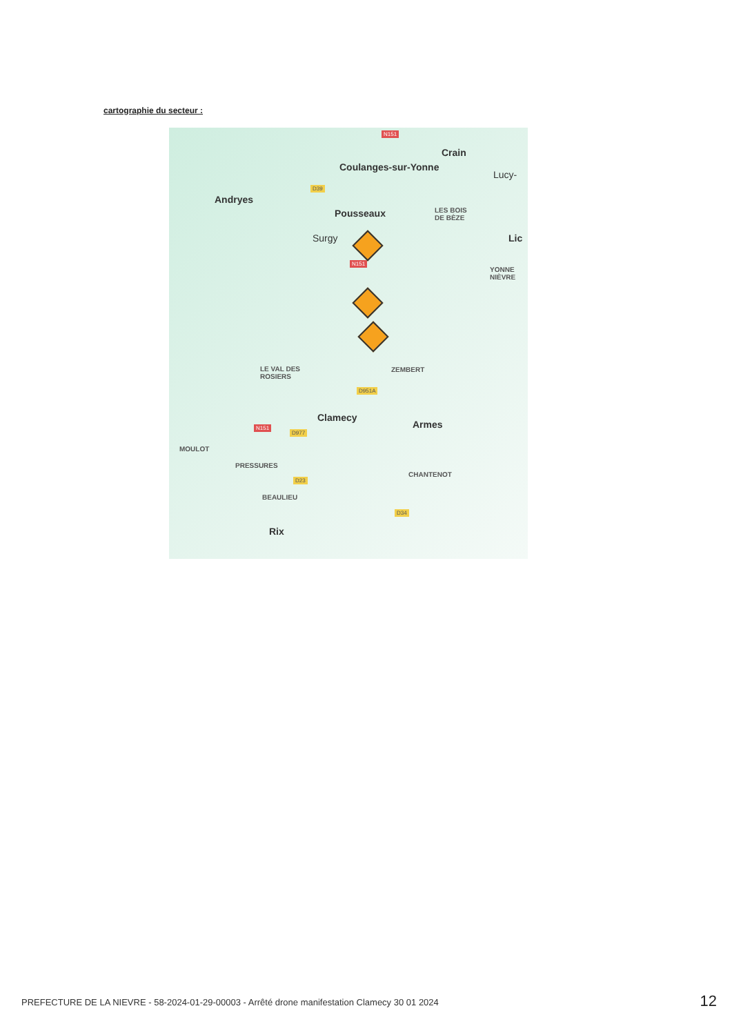cartographie du secteur :
N151
Crain
Coulanges-sur-Yonne
Lucy-
D39
Andryes
Pousseaux LES BOIS
DE BÈZE
Surgy Lic
N151
YONNE
NIÈVRE
LE VAL DES
ROSIERS
ZEMBERT
D951A
Clamecy
Armes N151
D977
MOULOT
PRESSURES
CHANTENOT
D23
BEAULIEU
D34
Rix
PREFECTURE DE LA NIEVRE - 58-2024-01-29-00003 - Arrêté drone manifestation Clamecy 30 01 2024
12